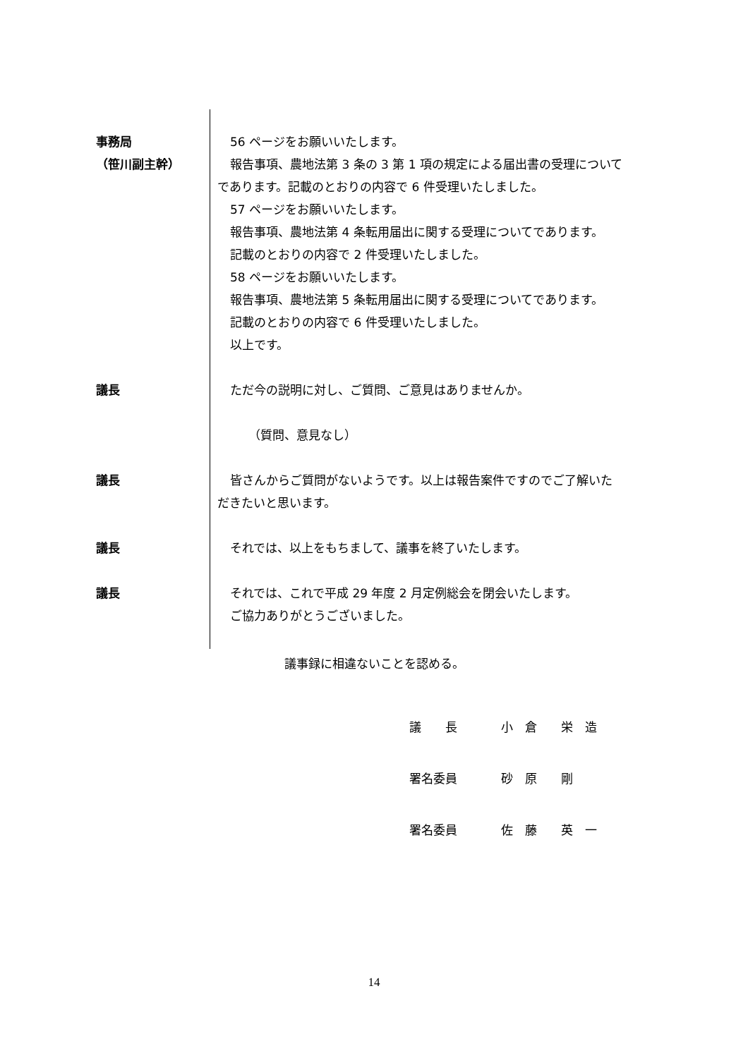事務局
（笹川副主幹）
56 ページをお願いいたします。
報告事項、農地法第 3 条の 3 第 1 項の規定による届出書の受理について
であります。記載のとおりの内容で 6 件受理いたしました。
57 ページをお願いいたします。
報告事項、農地法第 4 条転用届出に関する受理についてであります。
記載のとおりの内容で 2 件受理いたしました。
58 ページをお願いいたします。
報告事項、農地法第 5 条転用届出に関する受理についてであります。
記載のとおりの内容で 6 件受理いたしました。
以上です。
議長 ただ今の説明に対し、ご質問、ご意見はありませんか。
（質問、意見なし）
議長 皆さんからご質問がないようです。以上は報告案件ですのでご了解いた
だきたいと思います。
議長 それでは、以上をもちまして、議事を終了いたします。
議長 それでは、これで平成 29 年度 2 月定例総会を閉会いたします。
ご協力ありがとうございました。
議事録に相違ないことを認める。
議　　長 小　倉　　栄　造
署名委員 砂　原　　剛
署名委員 佐　藤　　英　一
14